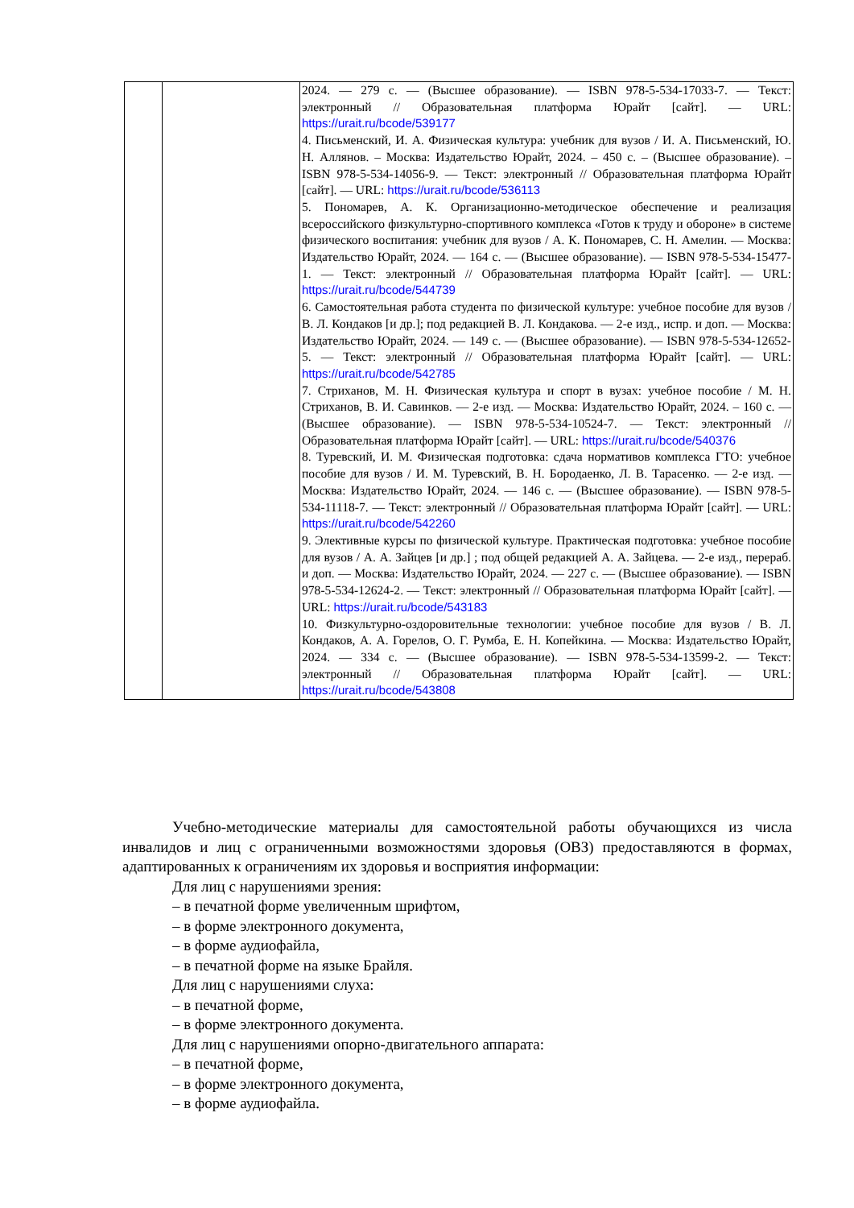| | | 2024. — 279 с. — (Высшее образование). — ISBN 978-5-534-17033-7. — Текст: электронный // Образовательная платформа Юрайт [сайт]. — URL: https://urait.ru/bcode/539177 4. Письменский, И. А. Физическая культура: учебник для вузов / И. А. Письменский, Ю. Н. Аллянов. – Москва: Издательство Юрайт, 2024. – 450 с. – (Высшее образование). – ISBN 978-5-534-14056-9. — Текст: электронный // Образовательная платформа Юрайт [сайт]. — URL: https://urait.ru/bcode/536113 5. Пономарев, А. К. Организационно-методическое обеспечение и реализация всероссийского физкультурно-спортивного комплекса «Готов к труду и обороне» в системе физического воспитания: учебник для вузов / А. К. Пономарев, С. Н. Амелин. — Москва: Издательство Юрайт, 2024. — 164 с. — (Высшее образование). — ISBN 978-5-534-15477-1. — Текст: электронный // Образовательная платформа Юрайт [сайт]. — URL: https://urait.ru/bcode/544739 6. Самостоятельная работа студента по физической культуре: учебное пособие для вузов / В. Л. Кондаков [и др.]; под редакцией В. Л. Кондакова. — 2-е изд., испр. и доп. — Москва: Издательство Юрайт, 2024. — 149 с. — (Высшее образование). — ISBN 978-5-534-12652-5. — Текст: электронный // Образовательная платформа Юрайт [сайт]. — URL: https://urait.ru/bcode/542785 7. Стриханов, М. Н. Физическая культура и спорт в вузах: учебное пособие / М. Н. Стриханов, В. И. Савинков. — 2-е изд. — Москва: Издательство Юрайт, 2024. – 160 с. — (Высшее образование). — ISBN 978-5-534-10524-7. — Текст: электронный // Образовательная платформа Юрайт [сайт]. — URL: https://urait.ru/bcode/540376 8. Туревский, И. М. Физическая подготовка: сдача нормативов комплекса ГТО: учебное пособие для вузов / И. М. Туревский, В. Н. Бородаенко, Л. В. Тарасенко. — 2-е изд. — Москва: Издательство Юрайт, 2024. — 146 с. — (Высшее образование). — ISBN 978-5-534-11118-7. — Текст: электронный // Образовательная платформа Юрайт [сайт]. — URL: https://urait.ru/bcode/542260 9. Элективные курсы по физической культуре. Практическая подготовка: учебное пособие для вузов / А. А. Зайцев [и др.] ; под общей редакцией А. А. Зайцева. — 2-е изд., перераб. и доп. — Москва: Издательство Юрайт, 2024. — 227 с. — (Высшее образование). — ISBN 978-5-534-12624-2. — Текст: электронный // Образовательная платформа Юрайт [сайт]. — URL: https://urait.ru/bcode/543183 10. Физкультурно-оздоровительные технологии: учебное пособие для вузов / В. Л. Кондаков, А. А. Горелов, О. Г. Румба, Е. Н. Копейкина. — Москва: Издательство Юрайт, 2024. — 334 с. — (Высшее образование). — ISBN 978-5-534-13599-2. — Текст: электронный // Образовательная платформа Юрайт [сайт]. — URL: https://urait.ru/bcode/543808 |
Учебно-методические материалы для самостоятельной работы обучающихся из числа инвалидов и лиц с ограниченными возможностями здоровья (ОВЗ) предоставляются в формах, адаптированных к ограничениям их здоровья и восприятия информации:
Для лиц с нарушениями зрения:
– в печатной форме увеличенным шрифтом,
– в форме электронного документа,
– в форме аудиофайла,
– в печатной форме на языке Брайля.
Для лиц с нарушениями слуха:
– в печатной форме,
– в форме электронного документа.
Для лиц с нарушениями опорно-двигательного аппарата:
– в печатной форме,
– в форме электронного документа,
– в форме аудиофайла.